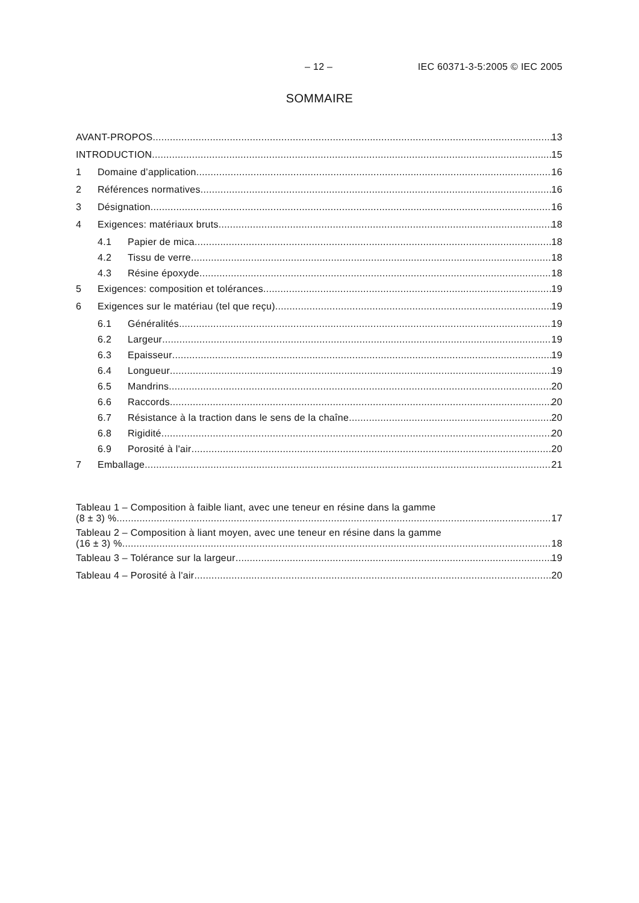– 12 – IEC 60371-3-5:2005 © IEC 2005
SOMMAIRE
AVANT-PROPOS 13
INTRODUCTION 15
1 Domaine d’application 16
2 Références normatives 16
3 Désignation 16
4 Exigences: matériaux bruts 18
4.1 Papier de mica 18
4.2 Tissu de verre 18
4.3 Résine époxyde 18
5 Exigences: composition et tolérances 19
6 Exigences sur le matériau (tel que reçu) 19
6.1 Généralités 19
6.2 Largeur 19
6.3 Epaisseur 19
6.4 Longueur 19
6.5 Mandrins 20
6.6 Raccords 20
6.7 Résistance à la traction dans le sens de la chaîne 20
6.8 Rigidité 20
6.9 Porosité à l'air 20
7 Emballage 21
Tableau 1 – Composition à faible liant, avec une teneur en résine dans la gamme
(8 ± 3) % 17
Tableau 2 – Composition à liant moyen, avec une teneur en résine dans la gamme
(16 ± 3) % 18
Tableau 3 – Tolérance sur la largeur 19
Tableau 4 – Porosité à l'air 20